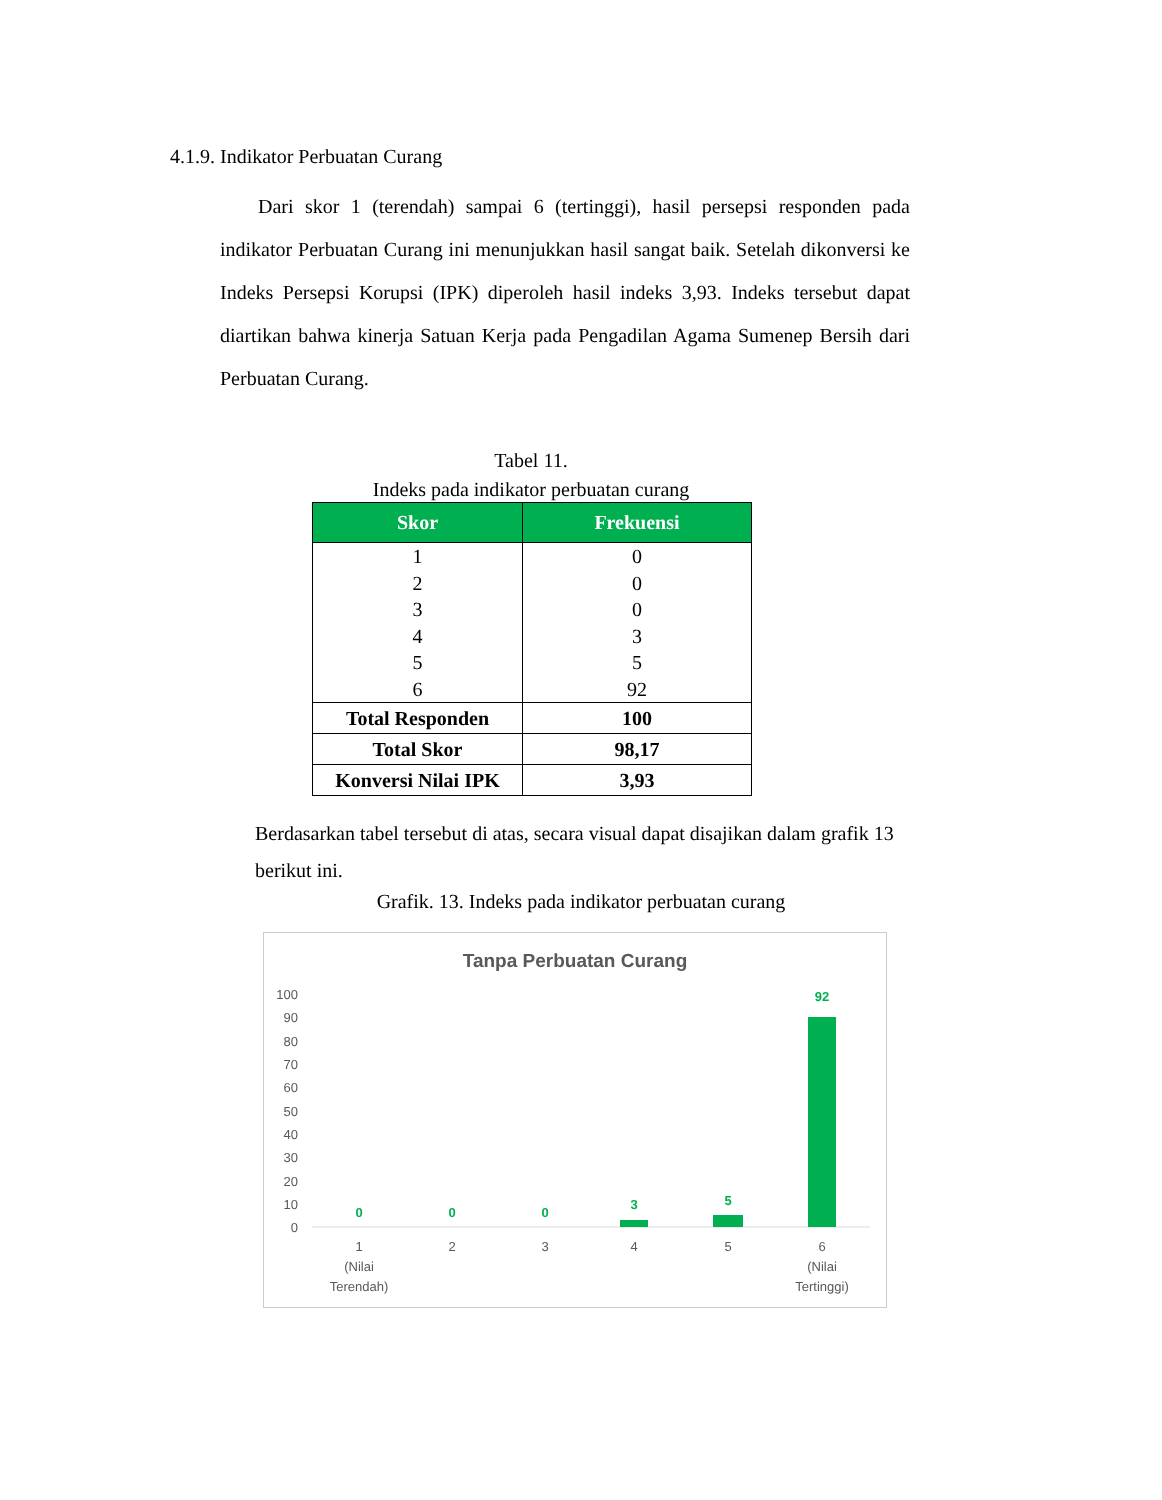4.1.9. Indikator Perbuatan Curang
Dari skor 1 (terendah) sampai 6 (tertinggi), hasil persepsi responden pada indikator Perbuatan Curang ini menunjukkan hasil sangat baik. Setelah dikonversi ke Indeks Persepsi Korupsi (IPK) diperoleh hasil indeks 3,93. Indeks tersebut dapat diartikan bahwa kinerja Satuan Kerja pada Pengadilan Agama Sumenep Bersih dari Perbuatan Curang.
Tabel 11.
Indeks pada indikator perbuatan curang
| Skor | Frekuensi |
| --- | --- |
| 1 | 0 |
| 2 | 0 |
| 3 | 0 |
| 4 | 3 |
| 5 | 5 |
| 6 | 92 |
| Total Responden | 100 |
| Total Skor | 98,17 |
| Konversi Nilai IPK | 3,93 |
Berdasarkan tabel tersebut di atas, secara visual dapat disajikan dalam grafik 13 berikut ini.
Grafik. 13. Indeks pada indikator perbuatan curang
Tanpa Perbuatan Curang
100
90
80
70
60
50
40
30
20
10
0
0
0
0
3
5
92
1
(Nilai
Terendah)
2
3
4
5
6
(Nilai
Tertinggi)